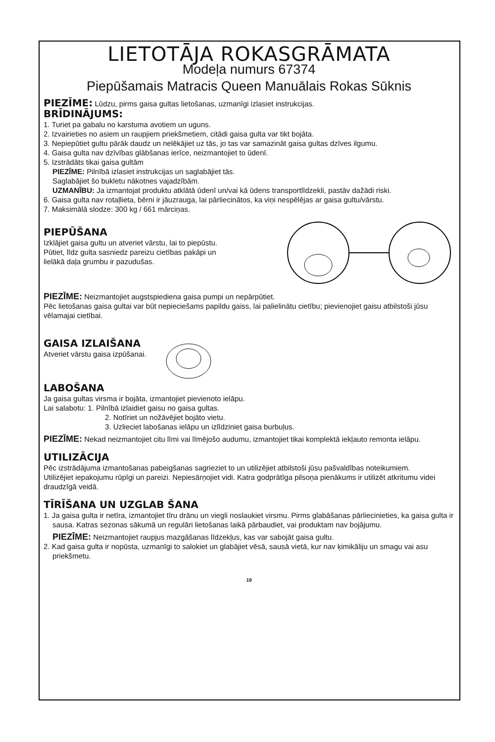LIETOTĀJA ROKASGRĀMATA
Modeļa numurs 67374
Piepūšamais Matracis Queen Manuālais Rokas Sūknis
PIEZĪME: Lūdzu, pirms gaisa gultas lietošanas, uzmanīgi izlasiet instrukcijas.
BRĪDINĀJUMS:
1. Turiet pa gabalu no karstuma avotiem un uguns.
2. Izvairieties no asiem un raupjiem priekšmetiem, citādi gaisa gulta var tikt bojāta.
3. Nepiepūtiet gultu pārāk daudz un nelēkājiet uz tās, jo tas var samazināt gaisa gultas dzīves ilgumu.
4. Gaisa gulta nav dzīvības glābšanas ierīce, neizmantojiet to ūdenī.
5. Izstrādāts tikai gaisa gultām
PIEZĪME: Pilnībā izlasiet instrukcijas un saglabājiet tās.
Saglabājiet šo bukletu nākotnes vajadzībām.
UZMANĪBU: Ja izmantojat produktu atklātā ūdenī un/vai kā ūdens transportlīdzekli, pastāv dažādi riski.
6. Gaisa gulta nav rotaļlieta, bērni ir jāuzrauga, lai pārliecinātos, ka viņi nespēlējas ar gaisa gultu/vārstu.
7. Maksimālā slodze: 300 kg / 661 mārciņas.
PIEPŪŠANA
Izklājiet gaisa gultu un atveriet vārstu, lai to piepūstu.
Pūtiet, līdz gulta sasniedz pareizu cietības pakāpi un
lielākā daļa grumbu ir pazudušas.
PIEZĪME: Neizmantojiet augstspiediena gaisa pumpi un nepārpūtiet.
Pēc lietošanas gaisa gultai var būt nepieciešams papildu gaiss, lai palielinātu cietību; pievienojiet gaisu atbilstoši jūsu vēlamajai cietībai.
GAISA IZLAIŠANA
Atveriet vārstu gaisa izpūšanai.
LABOŠANA
Ja gaisa gultas virsma ir bojāta, izmantojiet pievienoto ielāpu.
Lai salabotu: 1. Pilnībā izlaidiet gaisu no gaisa gultas.
2. Notīriet un nožāvējiet bojāto vietu.
3. Uzlieciet labošanas ielāpu un izlīdziniet gaisa burbuļus.
PIEZĪME: Nekad neizmantojiet citu līmi vai līmējošo audumu, izmantojiet tikai komplektā iekļauto remonta ielāpu.
UTILIZĀCIJA
Pēc izstrādājuma izmantošanas pabeigšanas sagrieziet to un utilizējiet atbilstoši jūsu pašvaldības noteikumiem.
Utilizējiet iepakojumu rūpīgi un pareizi. Nepiesārņojiet vidi. Katra godprātīga pilsoņa pienākums ir utilizēt atkritumu videi draudzīgā veidā.
TĪRĪŠANA UN UZGLAB ŠANA
1. Ja gaisa gulta ir netīra, izmantojiet tīru drānu un viegli noslaukiet virsmu. Pirms glabāšanas pārliecinieties, ka gaisa gulta ir sausa. Katras sezonas sākumā un regulāri lietošanas laikā pārbaudiet, vai produktam nav bojājumu.
PIEZĪME: Neizmantojiet raupjus mazgāšanas līdzekļus, kas var sabojāt gaisa gultu.
2. Kad gaisa gulta ir nopūsta, uzmanīgi to salokiet un glabājiet vēsā, sausā vietā, kur nav ķimikāliju un smagu vai asu priekšmetu.
19